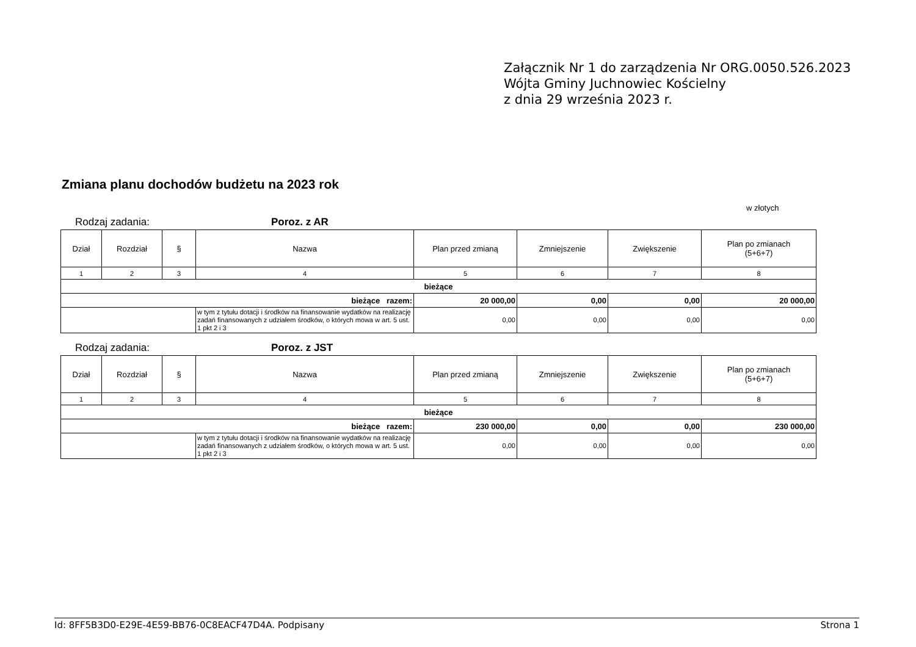Załącznik Nr 1 do zarządzenia Nr ORG.0050.526.2023
Wójta Gminy Juchnowiec Kościelny
z dnia 29 września 2023 r.
Zmiana planu dochodów budżetu na 2023 rok
w złotych
Rodzaj zadania: Poroz. z AR
| Dział | Rozdział | § | Nazwa | Plan przed zmianą | Zmniejszenie | Zwiększenie | Plan po zmianach (5+6+7) |
| --- | --- | --- | --- | --- | --- | --- | --- |
| 1 | 2 | 3 | 4 | 5 | 6 | 7 | 8 |
| bieżące | | | | | | | |
| bieżące razem: | | | | 20 000,00 | 0,00 | 0,00 | 20 000,00 |
| | | | w tym z tytułu dotacji i środków na finansowanie wydatków na realizację zadań finansowanych z udziałem środków, o których mowa w art. 5 ust. 1 pkt 2 i 3 | 0,00 | 0,00 | 0,00 | 0,00 |
Rodzaj zadania: Poroz. z JST
| Dział | Rozdział | § | Nazwa | Plan przed zmianą | Zmniejszenie | Zwiększenie | Plan po zmianach (5+6+7) |
| --- | --- | --- | --- | --- | --- | --- | --- |
| 1 | 2 | 3 | 4 | 5 | 6 | 7 | 8 |
| bieżące | | | | | | | |
| bieżące razem: | | | | 230 000,00 | 0,00 | 0,00 | 230 000,00 |
| | | | w tym z tytułu dotacji i środków na finansowanie wydatków na realizację zadań finansowanych z udziałem środków, o których mowa w art. 5 ust. 1 pkt 2 i 3 | 0,00 | 0,00 | 0,00 | 0,00 |
Id: 8FF5B3D0-E29E-4E59-BB76-0C8EACF47D4A. Podpisany Strona 1